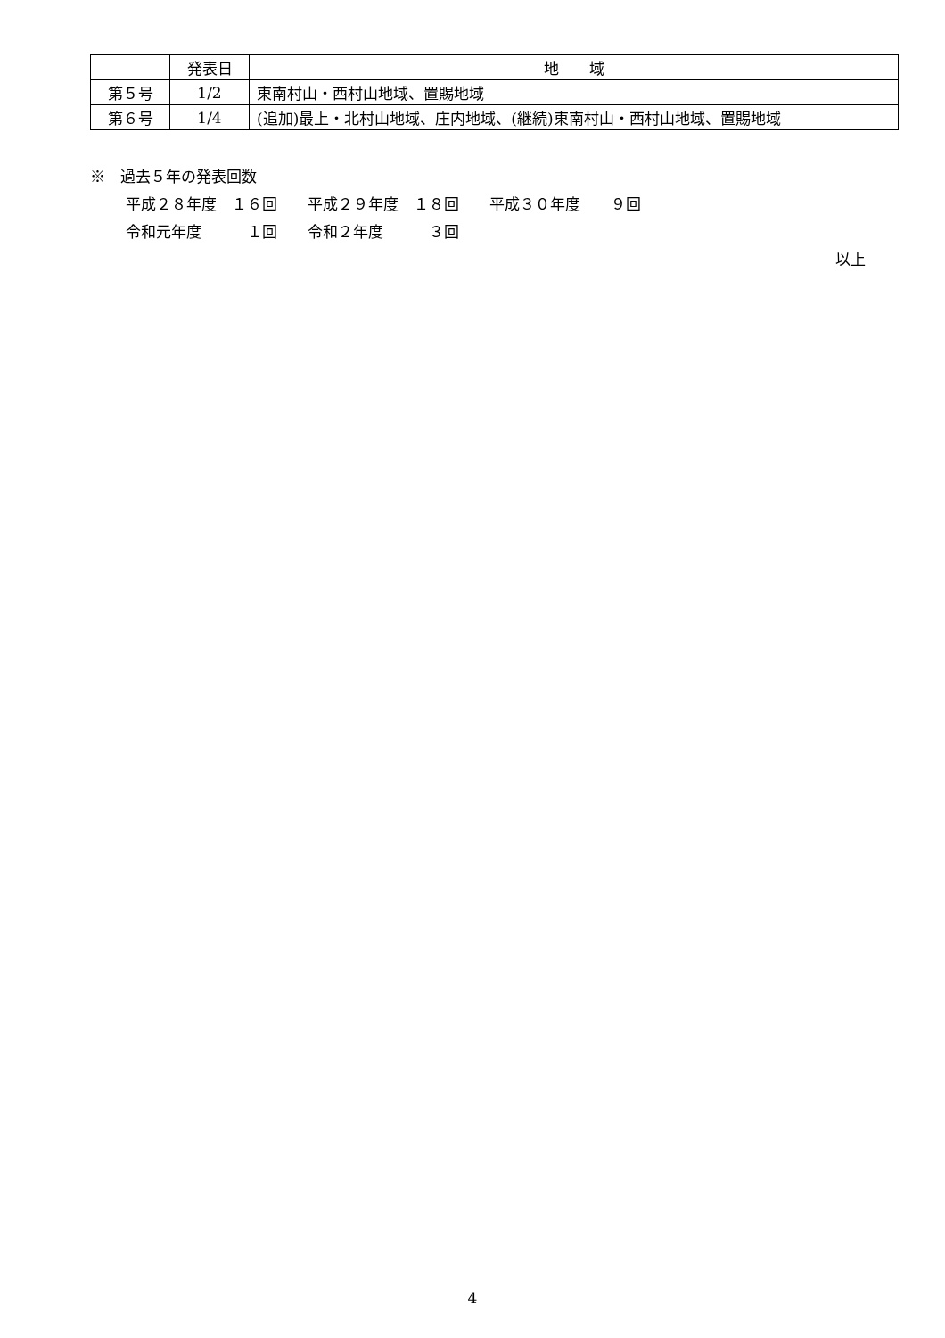| | 発表日 | 地 域 |
| --- | --- | --- |
| 第５号 | 1/2 | 東南村山・西村山地域、置賜地域 |
| 第６号 | 1/4 | (追加)最上・北村山地域、庄内地域、(継続)東南村山・西村山地域、置賜地域 |
※　過去５年の発表回数
平成２８年度　１６回　　平成２９年度　１８回　　平成３０年度　　９回
令和元年度　　　１回　　令和２年度　　　３回
以上
4